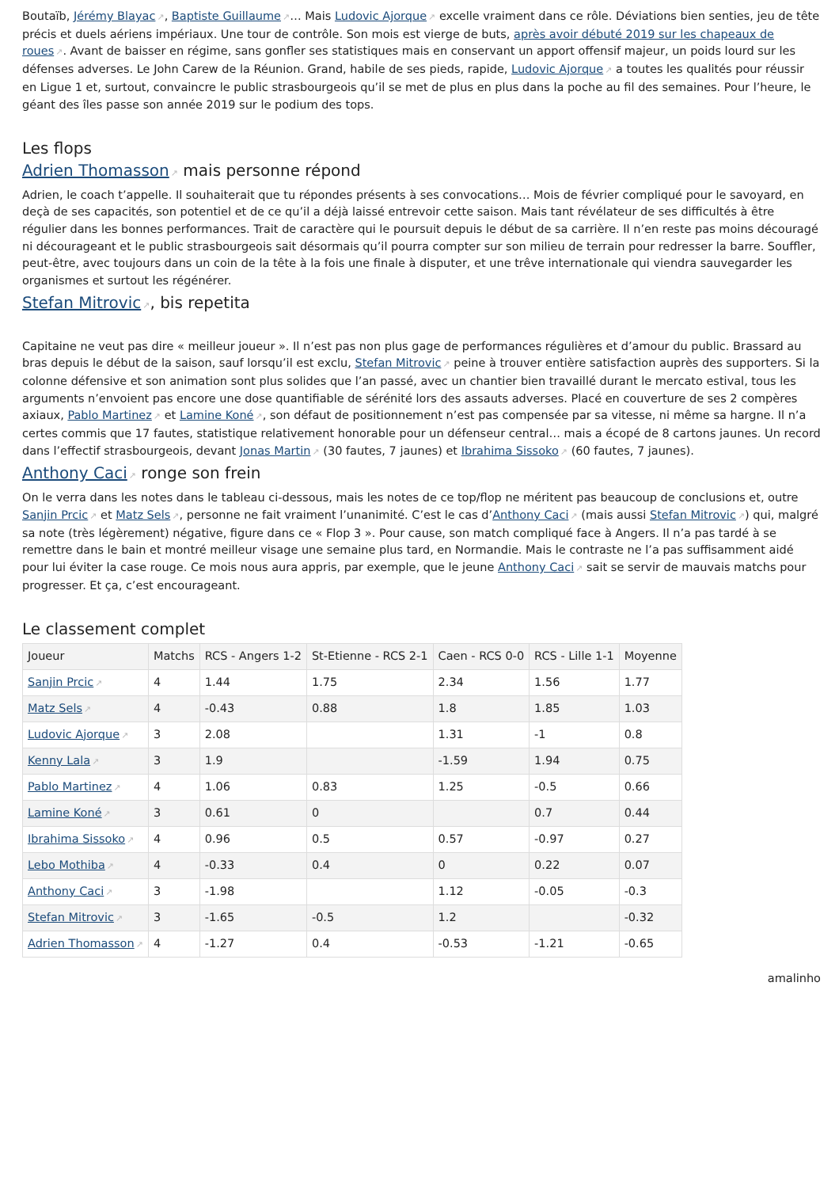Boutaïb, Jérémy Blayac↗, Baptiste Guillaume↗… Mais Ludovic Ajorque↗ excelle vraiment dans ce rôle. Déviations bien senties, jeu de tête précis et duels aériens impériaux. Une tour de contrôle. Son mois est vierge de buts, après avoir débuté 2019 sur les chapeaux de roues↗. Avant de baisser en régime, sans gonfler ses statistiques mais en conservant un apport offensif majeur, un poids lourd sur les défenses adverses. Le John Carew de la Réunion. Grand, habile de ses pieds, rapide, Ludovic Ajorque↗ a toutes les qualités pour réussir en Ligue 1 et, surtout, convaincre le public strasbourgeois qu’il se met de plus en plus dans la poche au fil des semaines. Pour l’heure, le géant des îles passe son année 2019 sur le podium des tops.
Les flops
Adrien Thomasson↗ mais personne répond
Adrien, le coach t’appelle. Il souhaiterait que tu répondes présents à ses convocations… Mois de février compliqué pour le savoyard, en deçà de ses capacités, son potentiel et de ce qu’il a déjà laissé entrevoir cette saison. Mais tant révélateur de ses difficultés à être régulier dans les bonnes performances. Trait de caractère qui le poursuit depuis le début de sa carrière. Il n’en reste pas moins découragé ni décourageant et le public strasbourgeois sait désormais qu’il pourra compter sur son milieu de terrain pour redresser la barre. Souffler, peut-être, avec toujours dans un coin de la tête à la fois une finale à disputer, et une trêve internationale qui viendra sauvegarder les organismes et surtout les régénérer.
Stefan Mitrovic↗, bis repetita
Capitaine ne veut pas dire « meilleur joueur ». Il n’est pas non plus gage de performances régulières et d’amour du public. Brassard au bras depuis le début de la saison, sauf lorsqu’il est exclu, Stefan Mitrovic↗ peine à trouver entière satisfaction auprès des supporters. Si la colonne défensive et son animation sont plus solides que l’an passé, avec un chantier bien travaillé durant le mercato estival, tous les arguments n’envoient pas encore une dose quantifiable de sérénité lors des assauts adverses. Placé en couverture de ses 2 compères axiaux, Pablo Martinez↗ et Lamine Koné↗, son défaut de positionnement n’est pas compensée par sa vitesse, ni même sa hargne. Il n’a certes commis que 17 fautes, statistique relativement honorable pour un défenseur central… mais a écopé de 8 cartons jaunes. Un record dans l’effectif strasbourgeois, devant Jonas Martin↗ (30 fautes, 7 jaunes) et Ibrahima Sissoko↗ (60 fautes, 7 jaunes).
Anthony Caci↗ ronge son frein
On le verra dans les notes dans le tableau ci-dessous, mais les notes de ce top/flop ne méritent pas beaucoup de conclusions et, outre Sanjin Prcic↗ et Matz Sels↗, personne ne fait vraiment l’unanimité. C’est le cas d’Anthony Caci↗ (mais aussi Stefan Mitrovic↗) qui, malgré sa note (très légèrement) négative, figure dans ce « Flop 3 ». Pour cause, son match compliqué face à Angers. Il n’a pas tardé à se remettre dans le bain et montré meilleur visage une semaine plus tard, en Normandie. Mais le contraste ne l’a pas suffisamment aidé pour lui éviter la case rouge. Ce mois nous aura appris, par exemple, que le jeune Anthony Caci↗ sait se servir de mauvais matchs pour progresser. Et ça, c’est encourageant.
Le classement complet
| Joueur | Matchs | RCS - Angers 1-2 | St-Etienne - RCS 2-1 | Caen - RCS 0-0 | RCS - Lille 1-1 | Moyenne |
| --- | --- | --- | --- | --- | --- | --- |
| Sanjin Prcic ↗ | 4 | 1.44 | 1.75 | 2.34 | 1.56 | 1.77 |
| Matz Sels ↗ | 4 | -0.43 | 0.88 | 1.8 | 1.85 | 1.03 |
| Ludovic Ajorque ↗ | 3 | 2.08 | | 1.31 | -1 | 0.8 |
| Kenny Lala ↗ | 3 | 1.9 | | -1.59 | 1.94 | 0.75 |
| Pablo Martinez ↗ | 4 | 1.06 | 0.83 | 1.25 | -0.5 | 0.66 |
| Lamine Koné ↗ | 3 | 0.61 | 0 | | 0.7 | 0.44 |
| Ibrahima Sissoko ↗ | 4 | 0.96 | 0.5 | 0.57 | -0.97 | 0.27 |
| Lebo Mothiba ↗ | 4 | -0.33 | 0.4 | 0 | 0.22 | 0.07 |
| Anthony Caci ↗ | 3 | -1.98 | | 1.12 | -0.05 | -0.3 |
| Stefan Mitrovic ↗ | 3 | -1.65 | -0.5 | 1.2 | | -0.32 |
| Adrien Thomasson ↗ | 4 | -1.27 | 0.4 | -0.53 | -1.21 | -0.65 |
amalinho